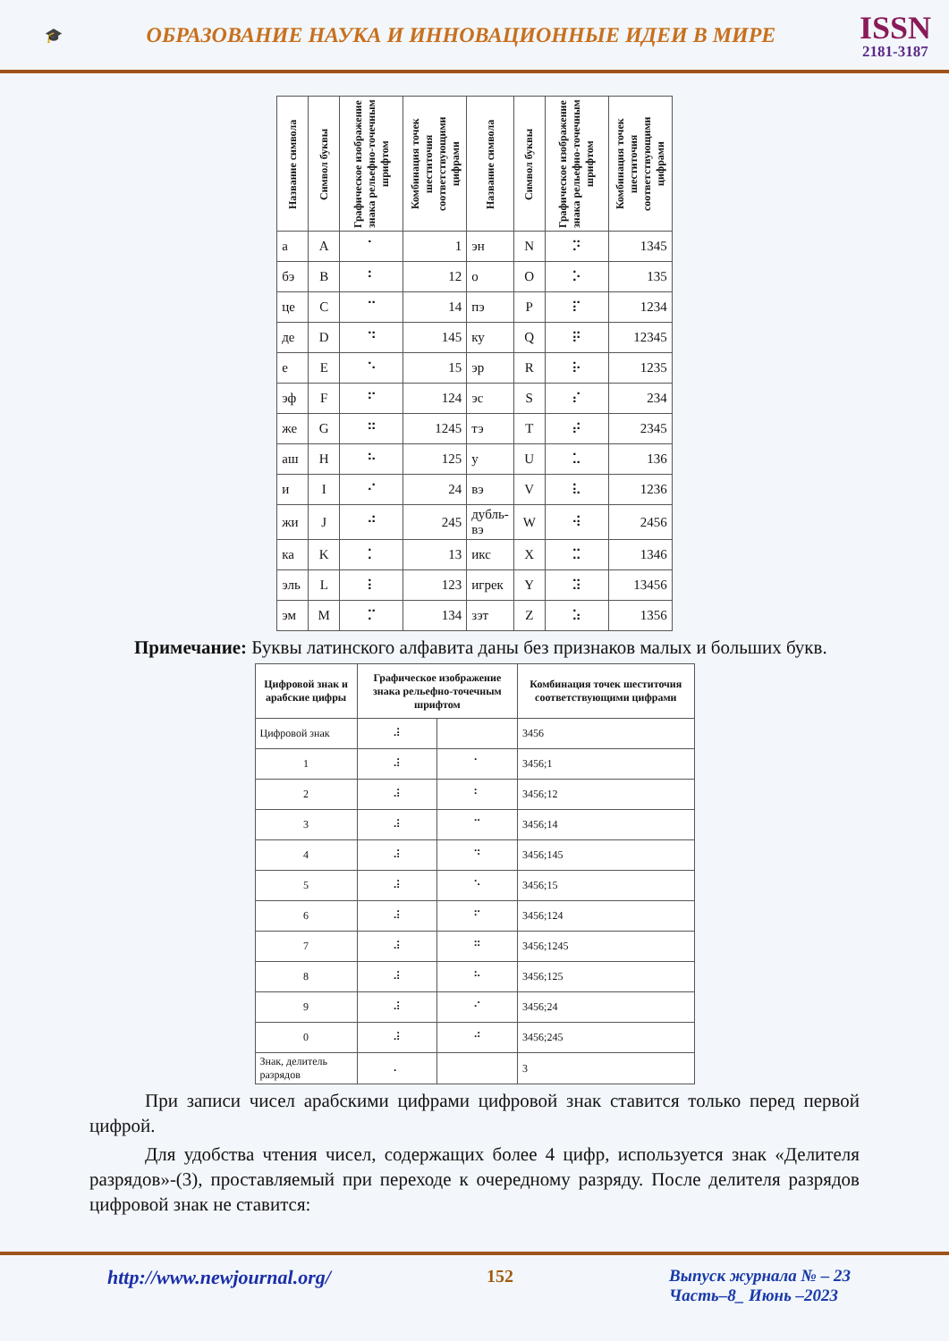🎓
ОБРАЗОВАНИЕ НАУКА И ИННОВАЦИОННЫЕ ИДЕИ В МИРЕ
ISSN
2181-3187
| Название символа | Символ буквы | Графическое изображение знака рельефно-точечным шрифтом | Комбинация точек шеститочия соответствующими цифрами | Название символа | Символ буквы | Графическое изображение знака рельефно-точечным шрифтом | Комбинация точек шеститочия соответствующими цифрами |
| --- | --- | --- | --- | --- | --- | --- | --- |
| а | A | ⠁ | 1 | эн | N | ⠝ | 1345 |
| бэ | B | ⠃ | 12 | о | O | ⠕ | 135 |
| це | C | ⠉ | 14 | пэ | P | ⠏ | 1234 |
| де | D | ⠙ | 145 | ку | Q | ⠟ | 12345 |
| е | E | ⠑ | 15 | эр | R | ⠗ | 1235 |
| эф | F | ⠋ | 124 | эс | S | ⠎ | 234 |
| же | G | ⠛ | 1245 | тэ | T | ⠞ | 2345 |
| аш | H | ⠓ | 125 | у | U | ⠥ | 136 |
| и | I | ⠊ | 24 | вэ | V | ⠧ | 1236 |
| жи | J | ⠚ | 245 | дубль-вэ | W | ⠺ | 2456 |
| ка | K | ⠅ | 13 | икс | X | ⠭ | 1346 |
| эль | L | ⠇ | 123 | игрек | Y | ⠽ | 13456 |
| эм | M | ⠍ | 134 | зэт | Z | ⠵ | 1356 |
Примечание: Буквы латинского алфавита даны без признаков малых и больших букв.
| Цифровой знак и арабские цифры | Графическое изображение знака рельефно-точечным шрифтом | | Комбинация точек шеститочия соответствующими цифрами |
| --- | --- | --- | --- |
| Цифровой знак | ⠼ | | 3456 |
| 1 | ⠼ | ⠁ | 3456;1 |
| 2 | ⠼ | ⠃ | 3456;12 |
| 3 | ⠼ | ⠉ | 3456;14 |
| 4 | ⠼ | ⠙ | 3456;145 |
| 5 | ⠼ | ⠑ | 3456;15 |
| 6 | ⠼ | ⠋ | 3456;124 |
| 7 | ⠼ | ⠛ | 3456;1245 |
| 8 | ⠼ | ⠓ | 3456;125 |
| 9 | ⠼ | ⠊ | 3456;24 |
| 0 | ⠼ | ⠚ | 3456;245 |
| Знак, делитель разрядов | ⠄ | | 3 |
При записи чисел арабскими цифрами цифровой знак ставится только перед первой цифрой.
Для удобства чтения чисел, содержащих более 4 цифр, используется знак «Делителя разрядов»-(3), проставляемый при переходе к очередному разряду. После делителя разрядов цифровой знак не ставится:
http://www.newjournal.org/ 152 Выпуск журнала № – 23
Часть–8_ Июнь –2023